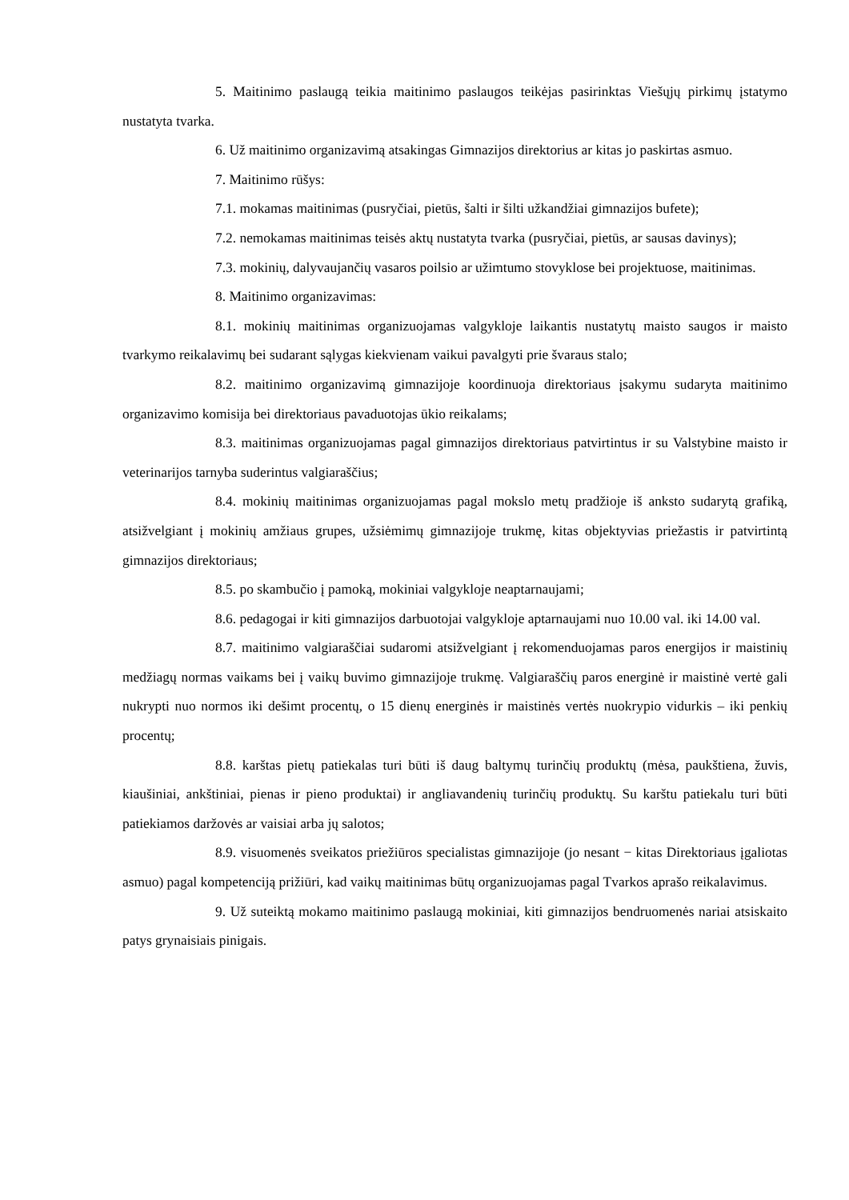5. Maitinimo paslaugą teikia maitinimo paslaugos teikėjas pasirinktas Viešųjų pirkimų įstatymo nustatyta tvarka.
6. Už maitinimo organizavimą atsakingas Gimnazijos direktorius ar kitas jo paskirtas asmuo.
7. Maitinimo rūšys:
7.1. mokamas maitinimas (pusryčiai, pietūs, šalti ir šilti užkandžiai gimnazijos bufete);
7.2. nemokamas maitinimas teisės aktų nustatyta tvarka (pusryčiai, pietūs, ar sausas davinys);
7.3. mokinių, dalyvaujančių vasaros poilsio ar užimtumo stovyklose bei projektuose, maitinimas.
8. Maitinimo organizavimas:
8.1. mokinių maitinimas organizuojamas valgykloje laikantis nustatytų maisto saugos ir maisto tvarkymo reikalavimų bei sudarant sąlygas kiekvienam vaikui pavalgyti prie švaraus stalo;
8.2. maitinimo organizavimą gimnazijoje koordinuoja direktoriaus įsakymu sudaryta maitinimo organizavimo komisija bei direktoriaus pavaduotojas ūkio reikalams;
8.3. maitinimas organizuojamas pagal gimnazijos direktoriaus patvirtintus ir su Valstybine maisto ir veterinarijos tarnyba suderintus valgiaraščius;
8.4. mokinių maitinimas organizuojamas pagal mokslo metų pradžioje iš anksto sudarytą grafiką, atsižvelgiant į mokinių amžiaus grupes, užsiėmimų gimnazijoje trukmę, kitas objektyvias priežastis ir patvirtintą gimnazijos direktoriaus;
8.5. po skambučio į pamoką, mokiniai valgykloje neaptarnaujami;
8.6. pedagogai ir kiti gimnazijos darbuotojai valgykloje aptarnaujami nuo 10.00 val. iki 14.00 val.
8.7. maitinimo valgiaraščiai sudaromi atsižvelgiant į rekomenduojamas paros energijos ir maistinių medžiagų normas vaikams bei į vaikų buvimo gimnazijoje trukmę. Valgiaraščių paros energinė ir maistinė vertė gali nukrypti nuo normos iki dešimt procentų, o 15 dienų energinės ir maistinės vertės nuokrypio vidurkis – iki penkių procentų;
8.8. karštas pietų patiekalas turi būti iš daug baltymų turinčių produktų (mėsa, paukštiena, žuvis, kiaušiniai, ankštiniai, pienas ir pieno produktai) ir angliavandenių turinčių produktų. Su karštu patiekalu turi būti patiekiamos daržovės ar vaisiai arba jų salotos;
8.9. visuomenės sveikatos priežiūros specialistas gimnazijoje (jo nesant − kitas Direktoriaus įgaliotas asmuo) pagal kompetenciją prižiūri, kad vaikų maitinimas būtų organizuojamas pagal Tvarkos aprašo reikalavimus.
9. Už suteiktą mokamo maitinimo paslaugą mokiniai, kiti gimnazijos bendruomenės nariai atsiskaito patys grynaisiais pinigais.